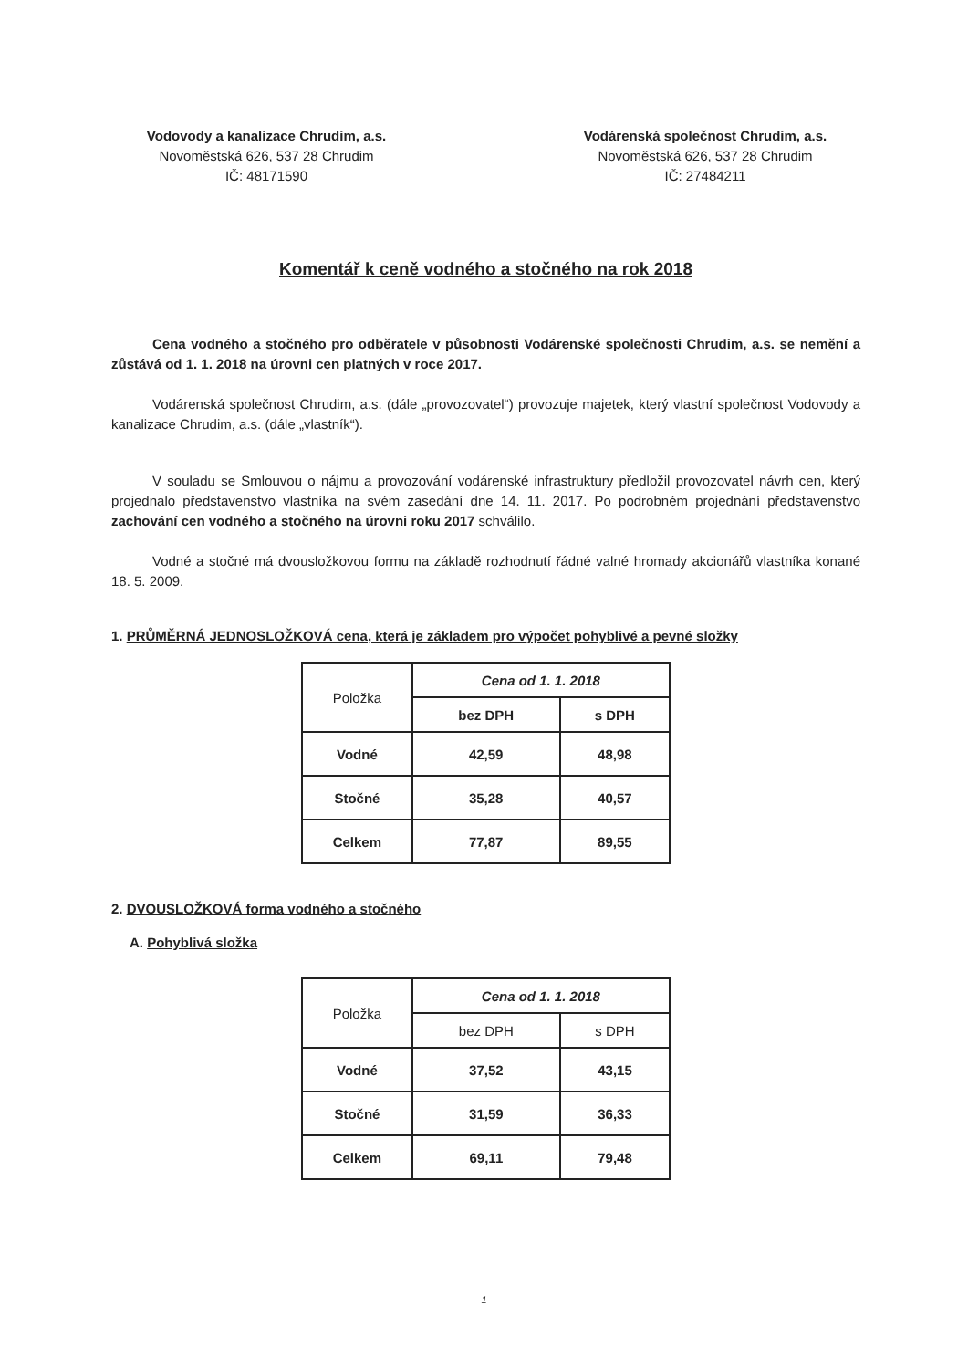Vodovody a kanalizace Chrudim, a.s.
Novoměstská 626, 537 28 Chrudim
IČ: 48171590
Vodárenská společnost Chrudim, a.s.
Novoměstská 626, 537 28 Chrudim
IČ: 27484211
Komentář k ceně vodného a stočného na rok 2018
Cena vodného a stočného pro odběratele v působnosti Vodárenské společnosti Chrudim, a.s. se nemění a zůstává od 1. 1. 2018 na úrovni cen platných v roce 2017.
Vodárenská společnost Chrudim, a.s. (dále „provozovatel“) provozuje majetek, který vlastní společnost Vodovody a kanalizace Chrudim, a.s. (dále „vlastník“).
V souladu se Smlouvou o nájmu a provozování vodárenské infrastruktury předložil provozovatel návrh cen, který projednalo představenstvo vlastníka na svém zasedání dne 14. 11. 2017. Po podrobném projednání představenstvo zachování cen vodného a stočného na úrovni roku 2017 schválilo.
Vodné a stočné má dvousložkovou formu na základě rozhodnutí řádné valné hromady akcionářů vlastníka konané 18. 5. 2009.
1. PRŮMĚRNÁ JEDNOSLOŽKOVÁ cena, která je základem pro výpočet pohyblivé a pevné složky
| Položka | Cena od 1. 1. 2018 | |
| --- | --- | --- |
| | bez DPH | s DPH |
| Vodné | 42,59 | 48,98 |
| Stočné | 35,28 | 40,57 |
| Celkem | 77,87 | 89,55 |
2. DVOUSLOŽKOVÁ forma vodného a stočného
A. Pohyblivá složka
| Položka | Cena od 1. 1. 2018 | |
| --- | --- | --- |
| | bez DPH | s DPH |
| Vodné | 37,52 | 43,15 |
| Stočné | 31,59 | 36,33 |
| Celkem | 69,11 | 79,48 |
1